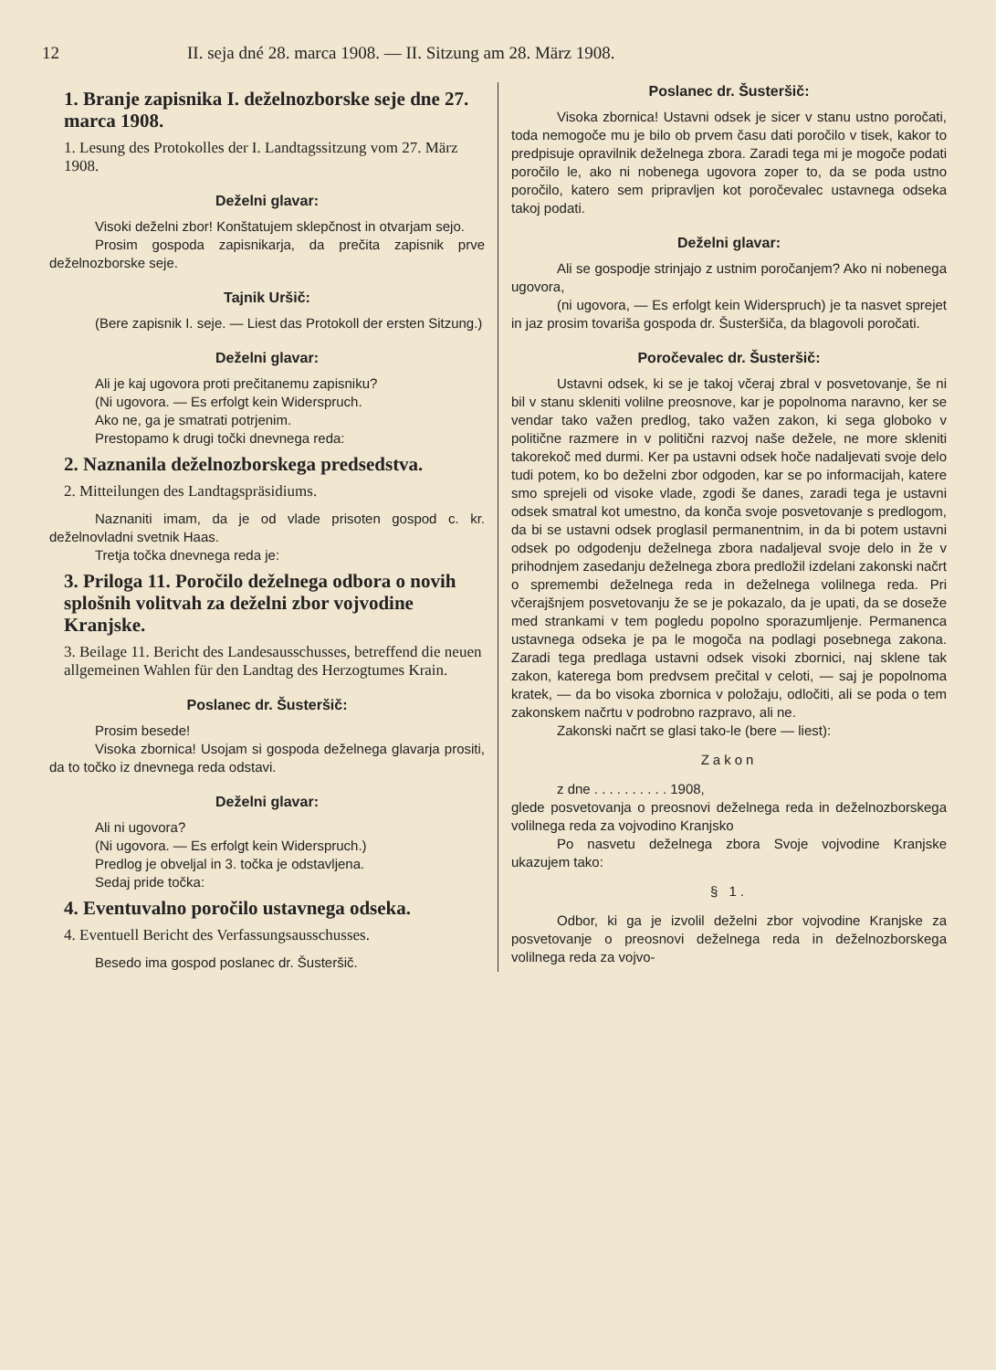12 II. seja dné 28. marca 1908. — II. Sitzung am 28. März 1908.
1. Branje zapisnika I. deželnozborske seje dne 27. marca 1908.
1. Lesung des Protokolles der I. Landtagssitzung vom 27. März 1908.
Deželni glavar:
Visoki deželni zbor! Konštatujem sklepčnost in otvarjam sejo.
Prosim gospoda zapisnikarja, da prečita zapisnik prve deželnozborske seje.
Tajnik Uršič:
(Bere zapisnik I. seje. — Liest das Protokoll der ersten Sitzung.)
Deželni glavar:
Ali je kaj ugovora proti prečitanemu zapisniku?
(Ni ugovora. — Es erfolgt kein Widerspruch.
Ako ne, ga je smatrati potrjenim.
Prestopamo k drugi točki dnevnega reda:
2. Naznanila deželnozborskega predsedstva.
2. Mitteilungen des Landtagspräsidiums.
Naznaniti imam, da je od vlade prisoten gospod c. kr. deželnovladni svetnik Haas.
Tretja točka dnevnega reda je:
3. Priloga 11. Poročilo deželnega odbora o novih splošnih volitvah za deželni zbor vojvodine Kranjske.
3. Beilage 11. Bericht des Landesausschusses, betreffend die neuen allgemeinen Wahlen für den Landtag des Herzogtumes Krain.
Poslanec dr. Šusteršič:
Prosim besede!
Visoka zbornica! Usojam si gospoda deželnega glavarja prositi, da to točko iz dnevnega reda odstavi.
Deželni glavar:
Ali ni ugovora?
(Ni ugovora. — Es erfolgt kein Widerspruch.)
Predlog je obveljal in 3. točka je odstavljena.
Sedaj pride točka:
4. Eventuvalno poročilo ustavnega odseka.
4. Eventuell Bericht des Verfassungsausschusses.
Besedo ima gospod poslanec dr. Šusteršič.
Poslanec dr. Šusteršič:
Visoka zbornica! Ustavni odsek je sicer v stanu ustno poročati, toda nemogoče mu je bilo ob prvem času dati poročilo v tisek, kakor to predpisuje opravilnik deželnega zbora. Zaradi tega mi je mogoče podati poročilo le, ako ni nobenega ugovora zoper to, da se poda ustno poročilo, katero sem pripravljen kot poročevalec ustavnega odseka takoj podati.
Deželni glavar:
Ali se gospodje strinjajo z ustnim poročanjem? Ako ni nobenega ugovora,
(ni ugovora, — Es erfolgt kein Widerspruch) je ta nasvet sprejet in jaz prosim tovariša gospoda dr. Šusteršiča, da blagovoli poročati.
Poročevalec dr. Šusteršič:
Ustavni odsek, ki se je takoj včeraj zbral v posvetovanje, še ni bil v stanu skleniti volilne preosnove, kar je popolnoma naravno, ker se vendar tako važen predlog, tako važen zakon, ki sega globoko v politične razmere in v politični razvoj naše dežele, ne more skleniti takorekoč med durmi. Ker pa ustavni odsek hoče nadaljevati svoje delo tudi potem, ko bo deželni zbor odgoden, kar se po informacijah, katere smo sprejeli od visoke vlade, zgodi še danes, zaradi tega je ustavni odsek smatral kot umestno, da konča svoje posvetovanje s predlogom, da bi se ustavni odsek proglasil permanentnim, in da bi potem ustavni odsek po odgodenju deželnega zbora nadaljeval svoje delo in že v prihodnjem zasedanju deželnega zbora predložil izdelani zakonski načrt o spremembi deželnega reda in deželnega volilnega reda. Pri včerajšnjem posvetovanju že se je pokazalo, da je upati, da se doseže med strankami v tem pogledu popolno sporazumljenje. Permanenca ustavnega odseka je pa le mogoča na podlagi posebnega zakona. Zaradi tega predlaga ustavni odsek visoki zbornici, naj sklene tak zakon, katerega bom predvsem prečital v celoti, — saj je popolnoma kratek, — da bo visoka zbornica v položaju, odločiti, ali se poda o tem zakonskem načrtu v podrobno razpravo, ali ne.
Zakonski načrt se glasi tako-le (bere — liest):
Zakon
z dne . . . . . . . . . . 1908,
glede posvetovanja o preosnovi deželnega reda in deželnozborskega volilnega reda za vojvodino Kranjsko
Po nasvetu deželnega zbora Svoje vojvodine Kranjske ukazujem tako:
§ 1.
Odbor, ki ga je izvolil deželni zbor vojvodine Kranjske za posvetovanje o preosnovi deželnega reda in deželnozborskega volilnega reda za vojvo-